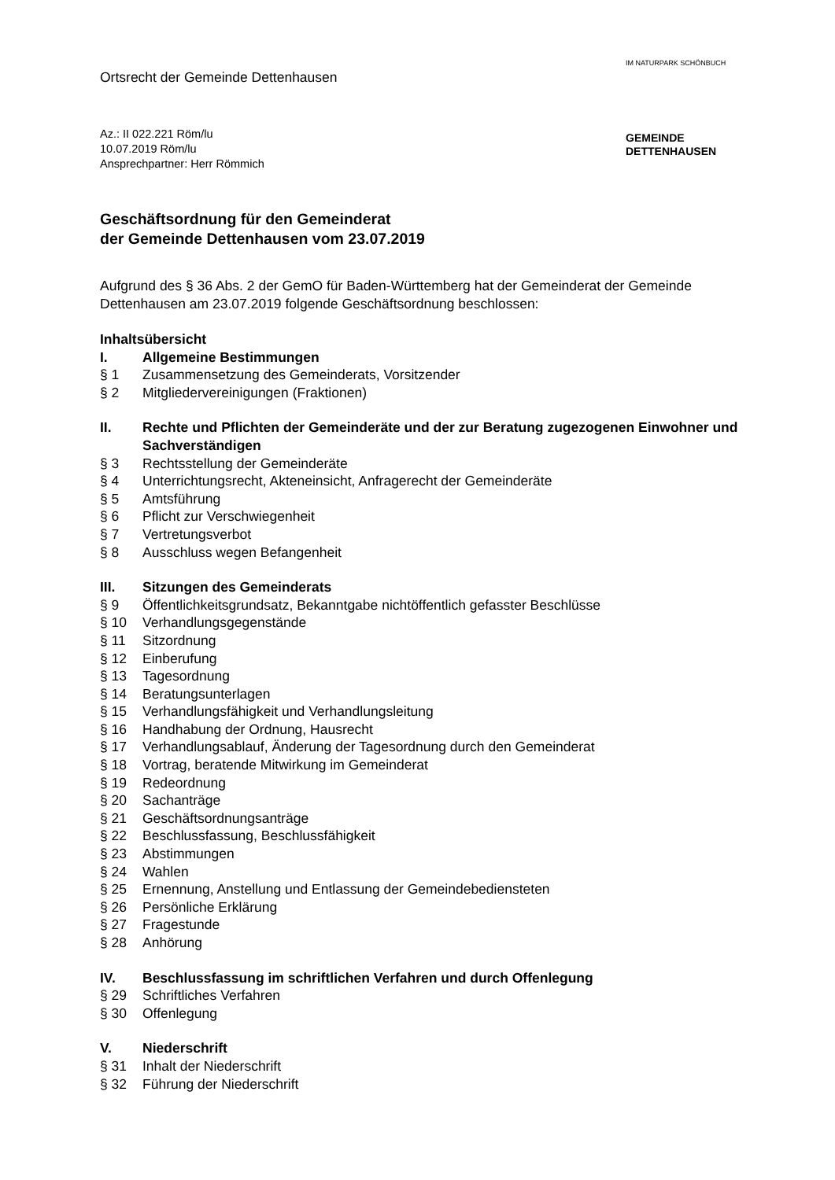IM NATURPARK SCHÖNBUCH
GEMEINDE
DETTENHAUSEN
Ortsrecht der Gemeinde Dettenhausen
Az.: II 022.221 Röm/lu
10.07.2019 Röm/lu
Ansprechpartner: Herr Römmich
Geschäftsordnung für den Gemeinderat
der Gemeinde Dettenhausen vom 23.07.2019
Aufgrund des § 36 Abs. 2 der GemO für Baden-Württemberg hat der Gemeinderat der Gemeinde Dettenhausen am 23.07.2019 folgende Geschäftsordnung beschlossen:
Inhaltsübersicht
I. Allgemeine Bestimmungen
§ 1 Zusammensetzung des Gemeinderats, Vorsitzender
§ 2 Mitgliedervereinigungen (Fraktionen)
II. Rechte und Pflichten der Gemeinderäte und der zur Beratung zugezogenen Einwohner und Sachverständigen
§ 3 Rechtsstellung der Gemeinderäte
§ 4 Unterrichtungsrecht, Akteneinsicht, Anfragerecht der Gemeinderäte
§ 5 Amtsführung
§ 6 Pflicht zur Verschwiegenheit
§ 7 Vertretungsverbot
§ 8 Ausschluss wegen Befangenheit
III. Sitzungen des Gemeinderats
§ 9 Öffentlichkeitsgrundsatz, Bekanntgabe nichtöffentlich gefasster Beschlüsse
§ 10 Verhandlungsgegenstände
§ 11 Sitzordnung
§ 12 Einberufung
§ 13 Tagesordnung
§ 14 Beratungsunterlagen
§ 15 Verhandlungsfähigkeit und Verhandlungsleitung
§ 16 Handhabung der Ordnung, Hausrecht
§ 17 Verhandlungsablauf, Änderung der Tagesordnung durch den Gemeinderat
§ 18 Vortrag, beratende Mitwirkung im Gemeinderat
§ 19 Redeordnung
§ 20 Sachanträge
§ 21 Geschäftsordnungsanträge
§ 22 Beschlussfassung, Beschlussfähigkeit
§ 23 Abstimmungen
§ 24 Wahlen
§ 25 Ernennung, Anstellung und Entlassung der Gemeindebediensteten
§ 26 Persönliche Erklärung
§ 27 Fragestunde
§ 28 Anhörung
IV. Beschlussfassung im schriftlichen Verfahren und durch Offenlegung
§ 29 Schriftliches Verfahren
§ 30 Offenlegung
V. Niederschrift
§ 31 Inhalt der Niederschrift
§ 32 Führung der Niederschrift